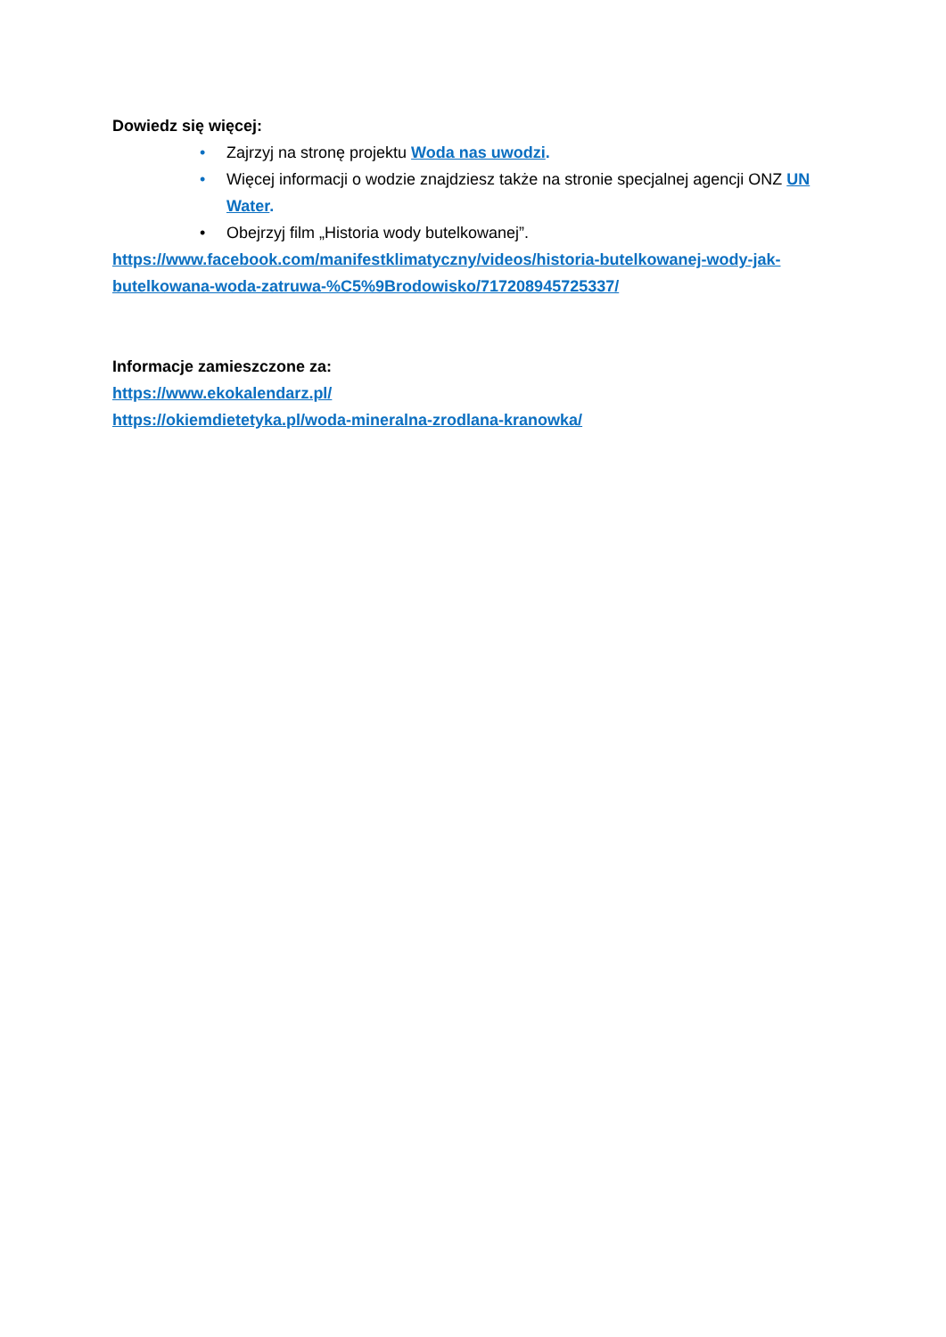Dowiedz się więcej:
• Zajrzyj na stronę projektu Woda nas uwodzi.
• Więcej informacji o wodzie znajdziesz także na stronie specjalnej agencji ONZ UN Water.
• Obejrzyj film „Historia wody butelkowanej”.
https://www.facebook.com/manifestklimatyczny/videos/historia-butelkowanej-wody-jak-butelkowana-woda-zatruwa-%C5%9Brodowisko/717208945725337/
Informacje zamieszczone za:
https://www.ekokalendarz.pl/
https://okiemdietetyka.pl/woda-mineralna-zrodlana-kranowka/